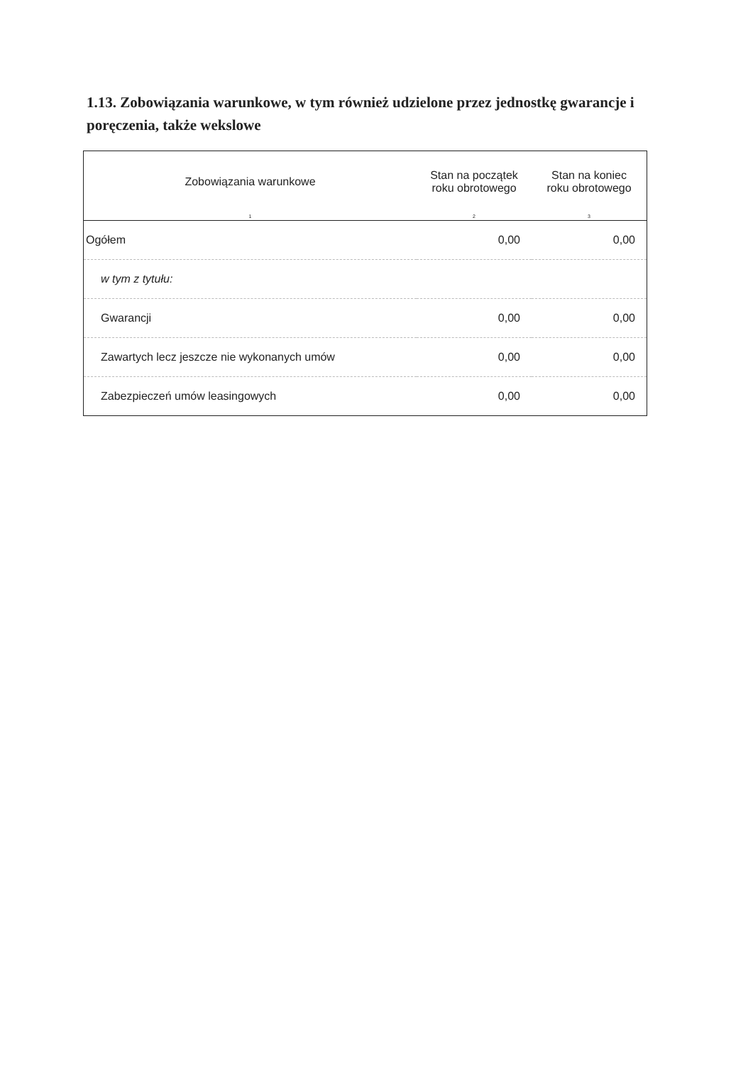1.13. Zobowiązania warunkowe, w tym również udzielone przez jednostkę gwarancje i poręczenia, także wekslowe
| Zobowiązania warunkowe | Stan na początek roku obrotowego | Stan na koniec roku obrotowego |
| --- | --- | --- |
| 1 | 2 | 3 |
| Ogółem | 0,00 | 0,00 |
| w tym z tytułu: | | |
| Gwarancji | 0,00 | 0,00 |
| Zawartych lecz jeszcze nie wykonanych umów | 0,00 | 0,00 |
| Zabezpieczeń umów leasingowych | 0,00 | 0,00 |